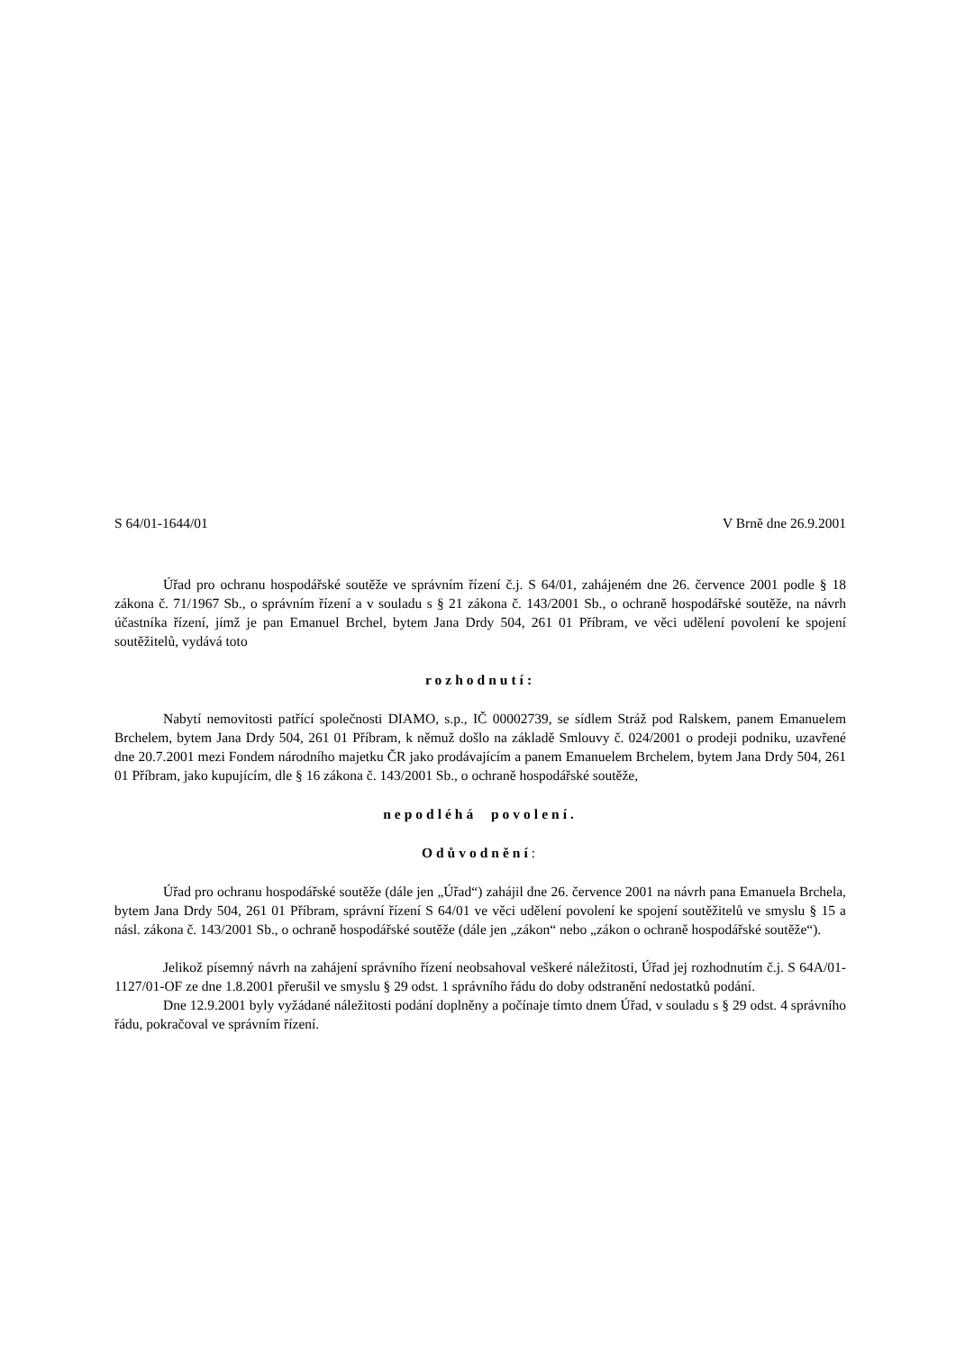S 64/01-1644/01 V Brně dne 26.9.2001
Úřad pro ochranu hospodářské soutěže ve správním řízení č.j. S 64/01, zahájeném dne 26. července 2001 podle § 18 zákona č. 71/1967 Sb., o správním řízení a v souladu s § 21 zákona č. 143/2001 Sb., o ochraně hospodářské soutěže, na návrh účastníka řízení, jímž je pan Emanuel Brchel, bytem Jana Drdy 504, 261 01 Příbram, ve věci udělení povolení ke spojení soutěžitelů, vydává toto
rozhodnutí:
Nabytí nemovitosti patřící společnosti DIAMO, s.p., IČ 00002739, se sídlem Stráž pod Ralskem, panem Emanuelem Brchelem, bytem Jana Drdy 504, 261 01 Příbram, k němuž došlo na základě Smlouvy č. 024/2001 o prodeji podniku, uzavřené dne 20.7.2001 mezi Fondem národního majetku ČR jako prodávajícím a panem Emanuelem Brchelem, bytem Jana Drdy 504, 261 01 Příbram, jako kupujícím, dle § 16 zákona č. 143/2001 Sb., o ochraně hospodářské soutěže,
nepodléhá povolení.
Odůvodnění:
Úřad pro ochranu hospodářské soutěže (dále jen „Úřad“) zahájil dne 26. července 2001 na návrh pana Emanuela Brchela, bytem Jana Drdy 504, 261 01 Příbram, správní řízení S 64/01 ve věci udělení povolení ke spojení soutěžitelů ve smyslu § 15 a násl. zákona č. 143/2001 Sb., o ochraně hospodářské soutěže (dále jen „zákon“ nebo „zákon o ochraně hospodářské soutěže“).
Jelikož písemný návrh na zahájení správního řízení neobsahoval veškeré náležitosti, Úřad jej rozhodnutím č.j. S 64A/01-1127/01-OF ze dne 1.8.2001 přerušil ve smyslu § 29 odst. 1 správního řádu do doby odstranění nedostatků podání.
Dne 12.9.2001 byly vyžádané náležitosti podání doplněny a počínaje tímto dnem Úřad, v souladu s § 29 odst. 4 správního řádu, pokračoval ve správním řízení.